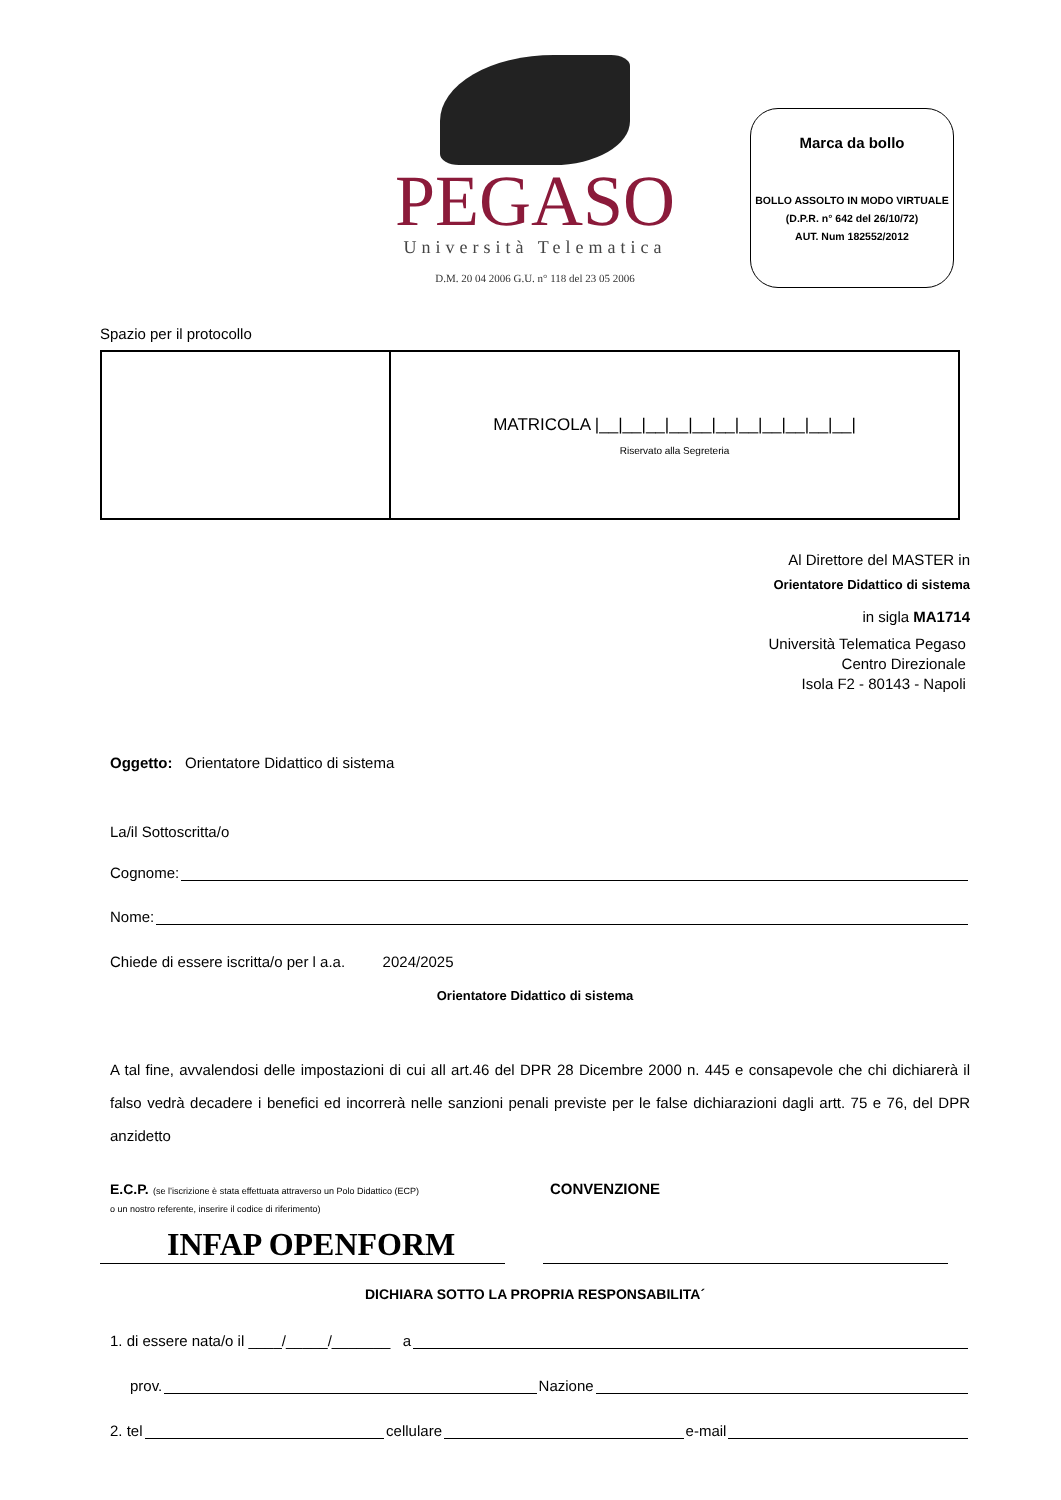PEGASO
Università Telematica
D.M. 20 04 2006 G.U. n° 118 del 23 05 2006
Marca da bollo
BOLLO ASSOLTO IN MODO VIRTUALE
(D.P.R. n° 642 del 26/10/72)
AUT. Num 182552/2012
Spazio per il protocollo
| | MATRICOLA /__/__/__/__/__/__/__/__/__/__/__/ Riservato alla Segreteria |
Al Direttore del MASTER in
Orientatore Didattico di sistema
in sigla MA1714
Università Telematica Pegaso
Centro Direzionale
Isola F2 - 80143 - Napoli
Oggetto: Orientatore Didattico di sistema
La/il Sottoscritta/o
Cognome:
Nome:
Chiede di essere iscritta/o per l a.a. 2024/2025
Orientatore Didattico di sistema
A tal fine, avvalendosi delle impostazioni di cui all art.46 del DPR 28 Dicembre 2000 n. 445 e consapevole che chi dichiarerà il falso vedrà decadere i benefici ed incorrerà nelle sanzioni penali previste per le false dichiarazioni dagli artt. 75 e 76, del DPR anzidetto
E.C.P. (se l’iscrizione è stata effettuata attraverso un Polo Didattico (ECP)
o un nostro referente, inserire il codice di riferimento)
CONVENZIONE
INFAP OPENFORM
DICHIARA SOTTO LA PROPRIA RESPONSABILITA´
1. di essere nata/o il ____/_____/_______ a
prov. Nazione
2. tel cellulare e-mail